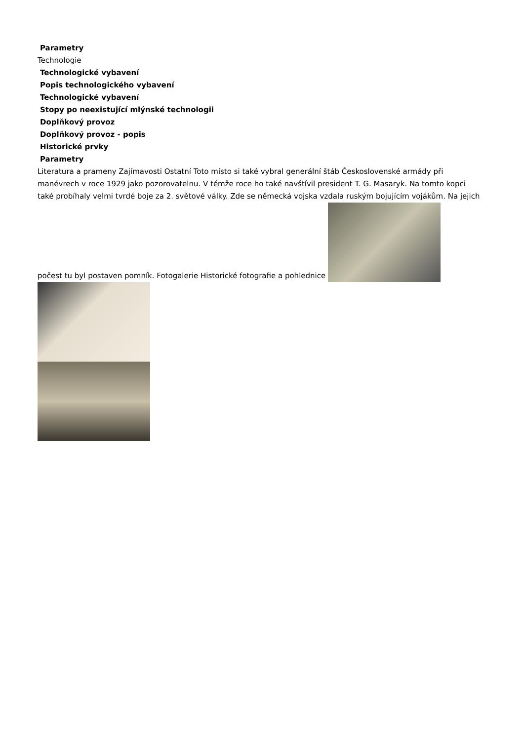Parametry
Technologie
Technologické vybavení
Popis technologického vybavení
Technologické vybavení
Stopy po neexistující mlýnské technologii
Doplňkový provoz
Doplňkový provoz - popis
Historické prvky
Parametry
Literatura a prameny Zajímavosti Ostatní Toto místo si také vybral generální štáb Československé armády při manévrech v roce 1929 jako pozorovatelnu. V témže roce ho také navštívil president T. G. Masaryk. Na tomto kopci také probíhaly velmi tvrdé boje za 2. světové války. Zde se německá vojska vzdala ruským bojujícím vojákům. Na jejich počest tu byl postaven pomník. Fotogalerie Historické fotografie a pohlednice